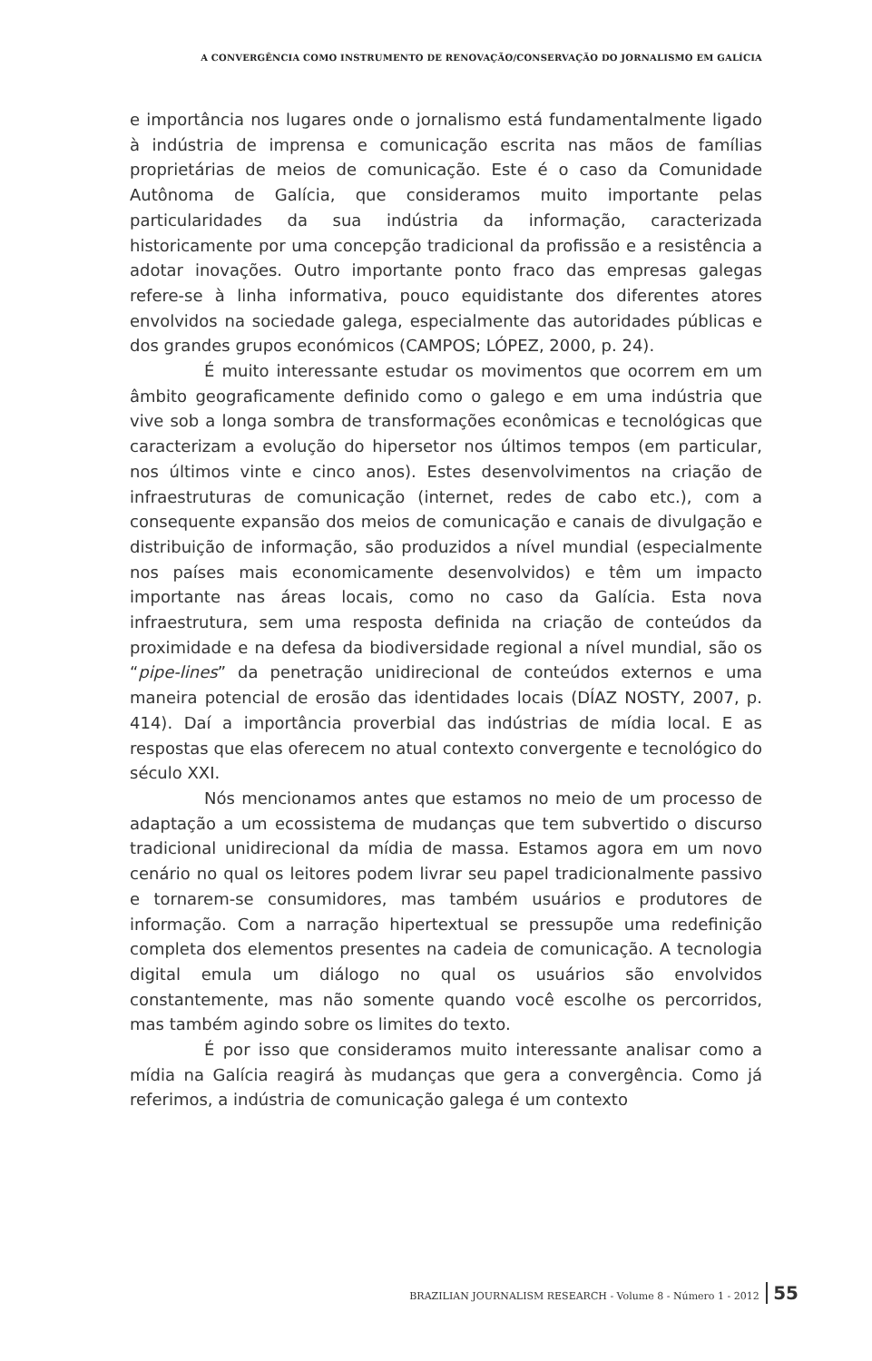A CONVERGÊNCIA COMO INSTRUMENTO DE RENOVAÇÃO/CONSERVAÇÃO DO JORNALISMO EM GALÍCIA
e importância nos lugares onde o jornalismo está fundamentalmente ligado à indústria de imprensa e comunicação escrita nas mãos de famílias proprietárias de meios de comunicação. Este é o caso da Comunidade Autônoma de Galícia, que consideramos muito importante pelas particularidades da sua indústria da informação, caracterizada historicamente por uma concepção tradicional da profissão e a resistência a adotar inovações. Outro importante ponto fraco das empresas galegas refere-se à linha informativa, pouco equidistante dos diferentes atores envolvidos na sociedade galega, especialmente das autoridades públicas e dos grandes grupos económicos (CAMPOS; LÓPEZ, 2000, p. 24).
É muito interessante estudar os movimentos que ocorrem em um âmbito geograficamente definido como o galego e em uma indústria que vive sob a longa sombra de transformações econômicas e tecnológicas que caracterizam a evolução do hipersetor nos últimos tempos (em particular, nos últimos vinte e cinco anos). Estes desenvolvimentos na criação de infraestruturas de comunicação (internet, redes de cabo etc.), com a consequente expansão dos meios de comunicação e canais de divulgação e distribuição de informação, são produzidos a nível mundial (especialmente nos países mais economicamente desenvolvidos) e têm um impacto importante nas áreas locais, como no caso da Galícia. Esta nova infraestrutura, sem uma resposta definida na criação de conteúdos da proximidade e na defesa da biodiversidade regional a nível mundial, são os “pipe-lines” da penetração unidirecional de conteúdos externos e uma maneira potencial de erosão das identidades locais (DÍAZ NOSTY, 2007, p. 414). Daí a importância proverbial das indústrias de mídia local. E as respostas que elas oferecem no atual contexto convergente e tecnológico do século XXI.
Nós mencionamos antes que estamos no meio de um processo de adaptação a um ecossistema de mudanças que tem subvertido o discurso tradicional unidirecional da mídia de massa. Estamos agora em um novo cenário no qual os leitores podem livrar seu papel tradicionalmente passivo e tornarem-se consumidores, mas também usuários e produtores de informação. Com a narração hipertextual se pressupõe uma redefinição completa dos elementos presentes na cadeia de comunicação. A tecnologia digital emula um diálogo no qual os usuários são envolvidos constantemente, mas não somente quando você escolhe os percorridos, mas também agindo sobre os limites do texto.
É por isso que consideramos muito interessante analisar como a mídia na Galícia reagirá às mudanças que gera a convergência. Como já referimos, a indústria de comunicação galega é um contexto
BRAZILIAN JOURNALISM RESEARCH - Volume 8 - Número 1 - 2012 55